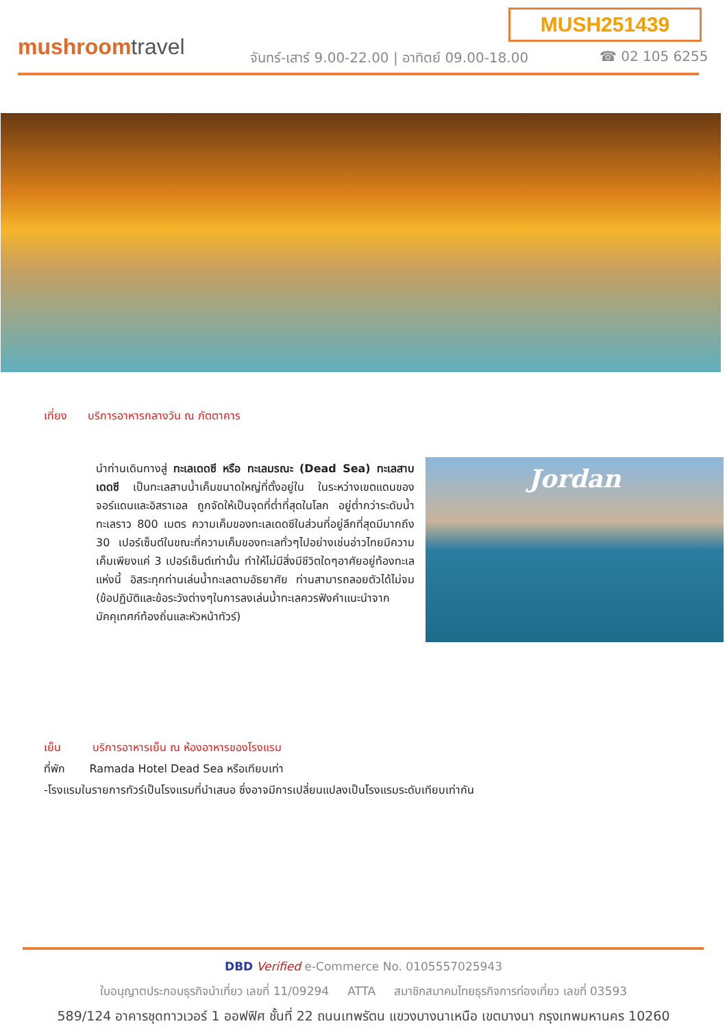MUSH251439
mushroomtravel
จันทร์-เสาร์ 9.00-22.00 | อาทิตย์ 09.00-18.00
☎ 02 105 6255
เที่ยง บริการอาหารกลางวัน ณ ภัตตาคาร
นำท่านเดินทางสู่ ทะเลเดดซี หรือ ทะเลมรณะ (Dead Sea) ทะเลสาบเดดซี เป็นทะเลสาบน้ำเค็มขนาดใหญ่ที่ตั้งอยู่ใน ในระหว่างเขตแดนของจอร์แดนและอิสราเอล ถูกจัดให้เป็นจุดที่ต่ำที่สุดในโลก อยู่ต่ำกว่าระดับน้ำทะเลราว 800 เมตร ความเค็มของทะเลเดดซีในส่วนที่อยู่ลึกที่สุดมีมากถึง 30 เปอร์เซ็นต์ในขณะที่ความเค็มของทะเลทั่วๆไปอย่างเช่นอ่าวไทยมีความเค็มเพียงแค่ 3 เปอร์เซ็นต์เท่านั้น ทำให้ไม่มีสิ่งมีชีวิตใดๆอาศัยอยู่ท้องทะเลแห่งนี้ อิสระทุกท่านเล่นน้ำทะเลตามอัธยาศัย ท่านสามารถลอยตัวได้ไม่จม (ข้อปฏิบัติและข้อระวังต่างๆในการลงเล่นน้ำทะเลควรฟังคำแนะนำจากมัคคุเทศก์ท้องถิ่นและหัวหน้าทัวร์)
Jordan
เย็น บริการอาหารเย็น ณ ห้องอาหารของโรงแรม
ที่พัก Ramada Hotel Dead Sea หรือเทียบเท่า
-โรงแรมในรายการทัวร์เป็นโรงแรมที่นำเสนอ ซึ่งอาจมีการเปลี่ยนแปลงเป็นโรงแรมระดับเทียบเท่ากัน
DBD Verified e-Commerce No. 0105557025943
ใบอนุญาตประกอบธุรกิจนำเที่ยว เลขที่ 11/09294 ATTA สมาชิกสมาคมไทยธุรกิจการท่องเที่ยว เลขที่ 03593
589/124 อาคารชุดทาวเวอร์ 1 ออฟฟิศ ชั้นที่ 22 ถนนเทพรัตน แขวงบางนาเหนือ เขตบางนา กรุงเทพมหานคร 10260